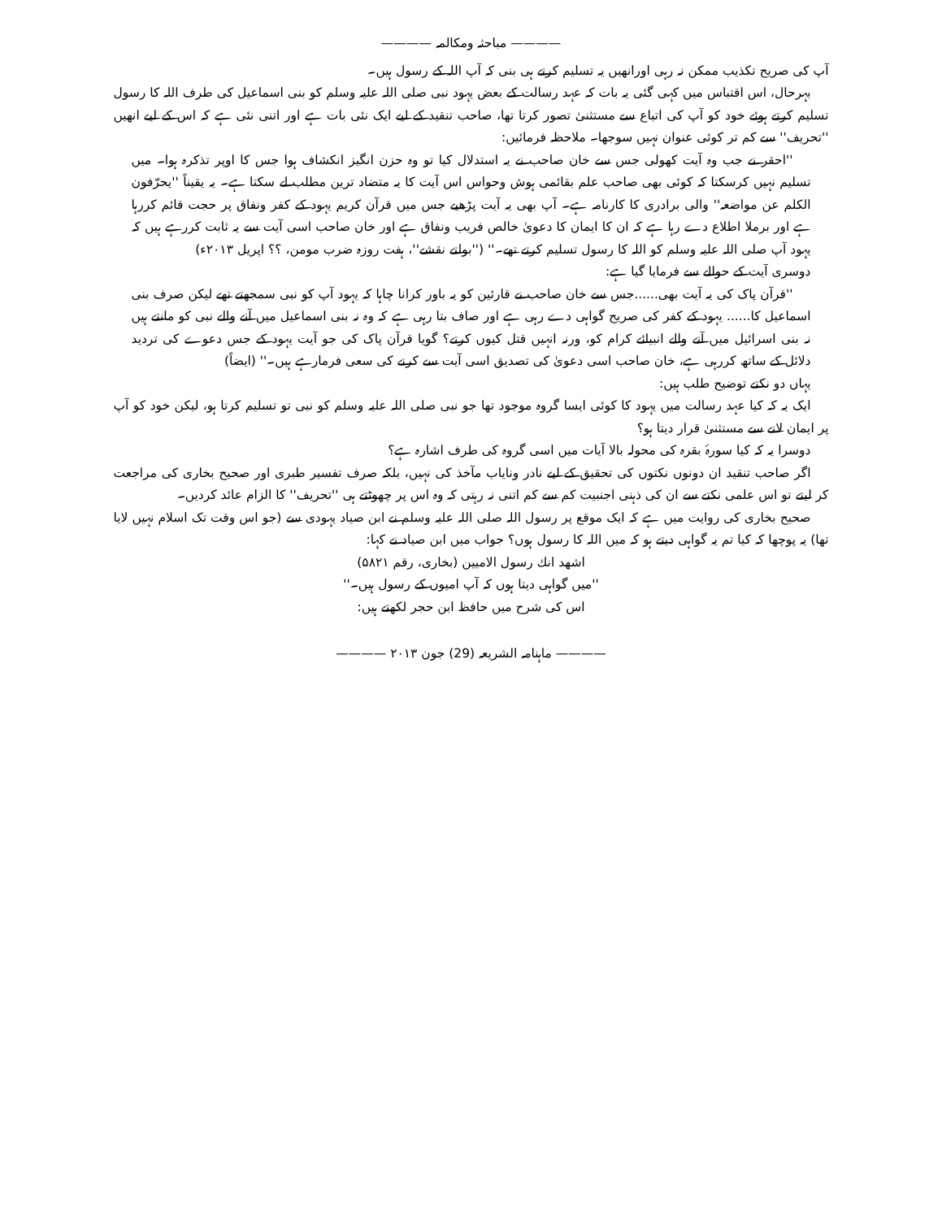———— مباحثہ ومکالمہ ————
آپ کی صریح تکذیب ممکن نہ رہی اورانھیں یہ تسلیم کرتے ہی بنی کہ آپ اللہ کے رسول ہیں۔
بہرحال، اس اقتباس میں کہی گئی یہ بات کہ عہد رسالت کے بعض یہود نبی صلی اللہ علیہ وسلم کو بنی اسماعیل کی طرف اللہ کا رسول تسلیم کرتے ہوئے خود کو آپ کی اتباع سے مستثنیٰ تصور کرتا تھا، صاحب تنقید کے لیے ایک نئی بات ہے اور اتنی نئی ہے کہ اس کے لیے انھیں ''تحریف'' سے کم تر کوئی عنوان نہیں سوجھا۔ ملاحظہ فرمائیں:
''احقر نے جب وہ آیت کھولی جس سے خان صاحب نے یہ استدلال کیا تو وہ حزن انگیز انکشاف ہوا جس کا اوپر تذکرہ ہوا۔ میں تسلیم نہیں کرسکتا کہ کوئی بھی صاحب علم بقائمی ہوش وحواس اس آیت کا یہ متضاد ترین مطلب لے سکتا ہے۔ یہ یقیناً ''یحرّفون الکلم عن مواضعہ'' والی برادری کا کارنامہ ہے۔ آپ بھی یہ آیت پڑھیے جس میں قرآن کریم یہود کے کفر ونفاق پر حجت قائم کررہا ہے اور برملا اطلاع دے رہا ہے کہ ان کا ایمان کا دعویٰ خالص فریب ونفاق ہے اور خان صاحب اسی آیت سے یہ ثابت کررہے ہیں کہ یہود آپ صلی اللہ علیہ وسلم کو اللہ کا رسول تسلیم کرتے تھے۔'' (''بولتے نقشے''، ہفت روزہ ضرب مومن، ؟؟ اپریل ۲۰۱۳ء)
دوسری آیت کے حوالے سے فرمایا گیا ہے:
''قرآن پاک کی یہ آیت بھی......جس سے خان صاحب نے قارئین کو یہ باور کرانا چاہا کہ یہود آپ کو نبی سمجھتے تھے لیکن صرف بنی اسماعیل کا...... یہود کے کفر کی صریح گواہی دے رہی ہے اور صاف بتا رہی ہے کہ وہ نہ بنی اسماعیل میں آنے والے نبی کو مانتے ہیں نہ بنی اسرائیل میں آنے والے انبیائے کرام کو، ورنہ انہیں قتل کیوں کرتے؟ گویا قرآن پاک کی جو آیت یہود کے جس دعوے کی تردید دلائل کے ساتھ کررہی ہے، خان صاحب اسی دعویٰ کی تصدیق اسی آیت سے کرنے کی سعی فرمارہے ہیں۔'' (ایضاً)
یہاں دو نکتے توضیح طلب ہیں:
ایک یہ کہ کیا عہد رسالت میں یہود کا کوئی ایسا گروہ موجود تھا جو نبی صلی اللہ علیہ وسلم کو نبی تو تسلیم کرتا ہو، لیکن خود کو آپ پر ایمان لانے سے مستثنیٰ قرار دیتا ہو؟
دوسرا یہ کہ کیا سورۂ بقرہ کی محولہ بالا آیات میں اسی گروہ کی طرف اشارہ ہے؟
اگر صاحب تنقید ان دونوں نکتوں کی تحقیق کے لیے نادر ونایاب مآخذ کی نہیں، بلکہ صرف تفسیر طبری اور صحیح بخاری کی مراجعت کر لیتے تو اس علمی نکتے سے ان کی ذہنی اجنبیت کم سے کم اتنی نہ رہتی کہ وہ اس پر چھوٹتے ہی ''تحریف'' کا الزام عائد کردیں۔
صحیح بخاری کی روایت میں ہے کہ ایک موقع پر رسول اللہ صلی اللہ علیہ وسلم نے ابن صیاد یہودی سے (جو اس وقت تک اسلام نہیں لایا تھا) یہ پوچھا کہ کیا تم یہ گواہی دیتے ہو کہ میں اللہ کا رسول ہوں؟ جواب میں ابن صیاد نے کہا:
اشهد انك رسول الامیین (بخاری، رقم ۵۸۲۱)
''میں گواہی دیتا ہوں کہ آپ امیوں کے رسول ہیں۔''
اس کی شرح میں حافظ ابن حجر لکھتے ہیں:
———— ماہنامہ الشریعہ (29) جون ۲۰۱۳ ————